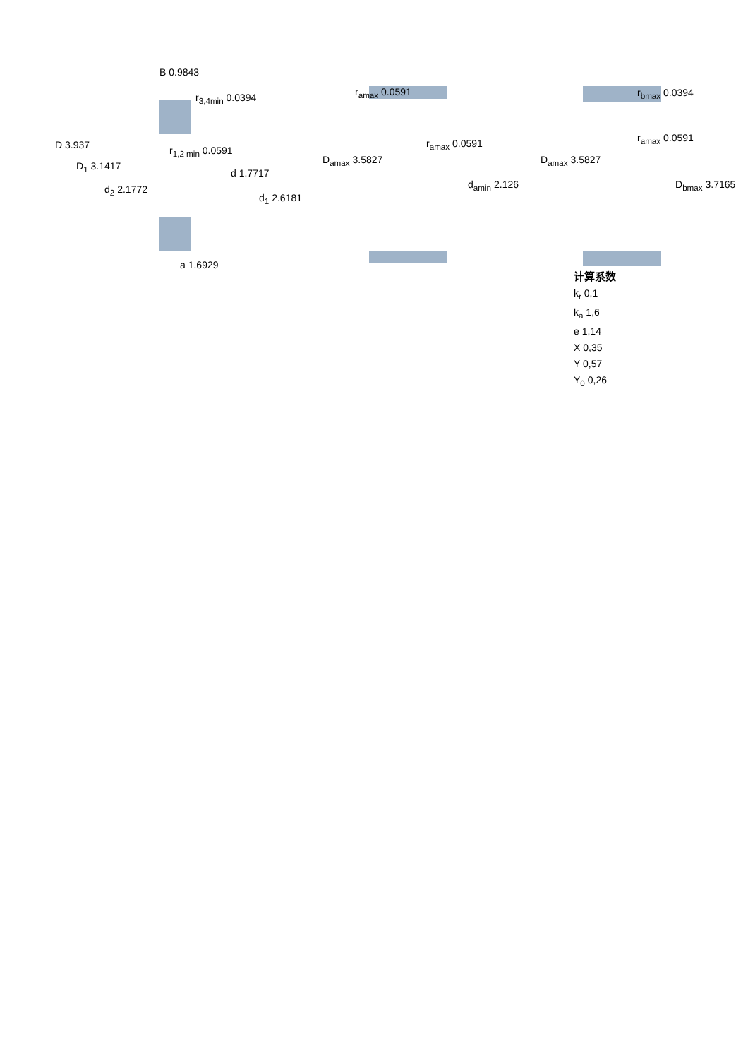B 0.9843
r<sub>3,4min</sub> 0.0394
D 3.937
D<sub>1</sub> 3.1417
r<sub>1,2 min</sub> 0.0591
d 1.7717
d<sub>2</sub> 2.1772
d<sub>1</sub> 2.6181
a 1.6929
r<sub>amax</sub> 0.0591
r<sub>amax</sub> 0.0591
D<sub>amax</sub> 3.5827
d<sub>amin</sub> 2.126
r<sub>bmax</sub> 0.0394
r<sub>amax</sub> 0.0591
D<sub>amax</sub> 3.5827
D<sub>bmax</sub> 3.7165
计算系数
k<sub>r</sub> 0,1
k<sub>a</sub> 1,6
e 1,14
X 0,35
Y 0,57
Y<sub>0</sub> 0,26